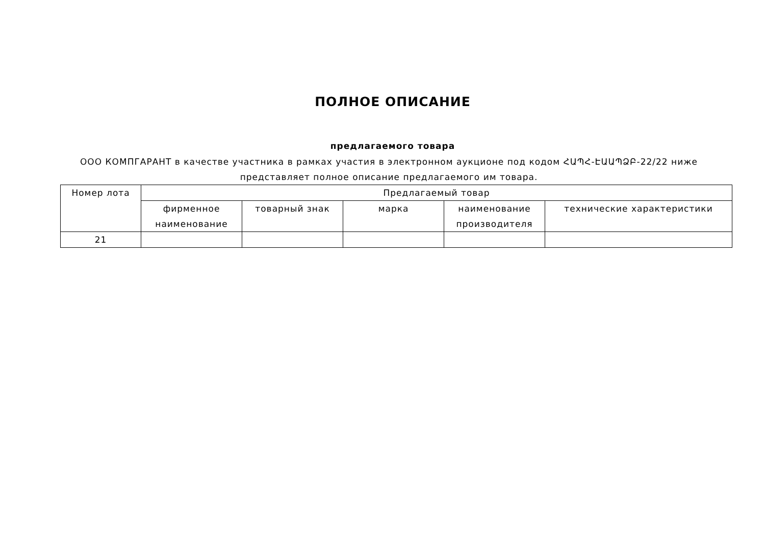ПОЛНОЕ ОПИСАНИЕ
предлагаемого товара
ООО КОМПГАРАНТ в качестве участника в рамках участия в электронном аукционе под кодом ՀԱՊՀ-ԷԱԱՊՁԲ-22/22 ниже представляет полное описание предлагаемого им товара.
| Номер лота | Предлагаемый товар | | | | |
| --- | --- | --- | --- | --- | --- |
| | фирменное наименование | товарный знак | марка | наименование производителя | технические характеристики |
| 21 | | | | | |